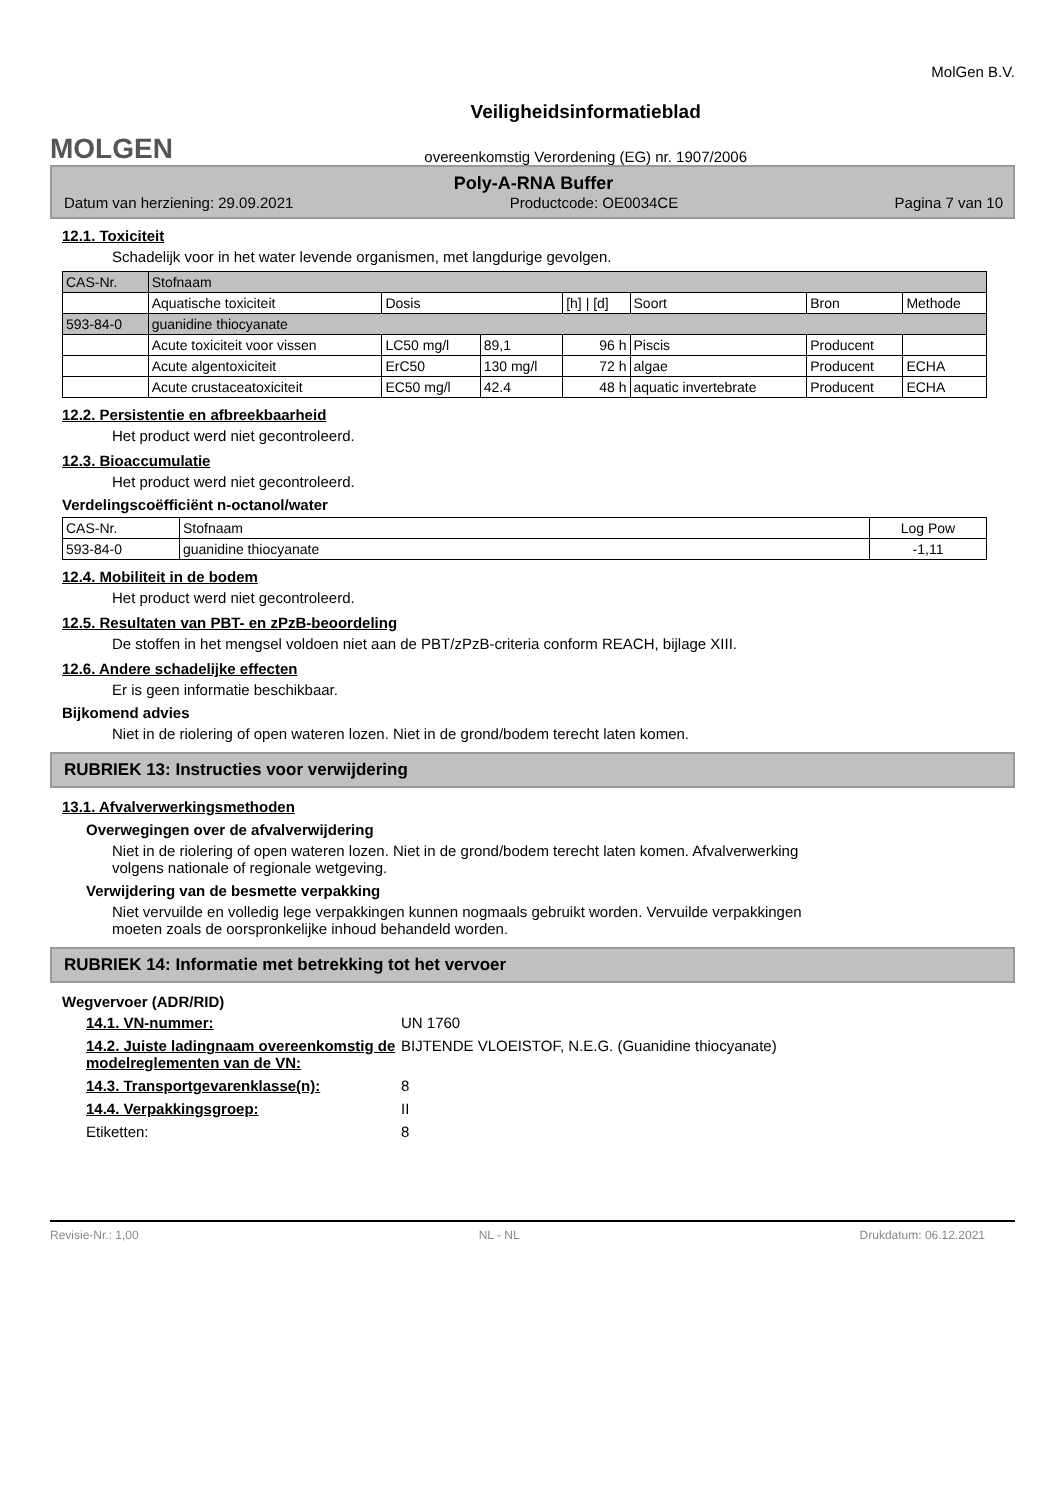MOLGEN
Veiligheidsinformatieblad
overeenkomstig Verordening (EG) nr. 1907/2006
MolGen B.V.
Poly-A-RNA Buffer
Datum van herziening: 29.09.2021 Productcode: OE0034CE Pagina 7 van 10
12.1. Toxiciteit
Schadelijk voor in het water levende organismen, met langdurige gevolgen.
| CAS-Nr. | Stofnaam | | | | | | |
| --- | --- | --- | --- | --- | --- | --- | --- |
| | Aquatische toxiciteit | Dosis | | [h] / [d] | Soort | Bron | Methode |
| 593-84-0 | guanidine thiocyanate | | | | | | |
| | Acute toxiciteit voor vissen | LC50 mg/l | 89,1 | 96 h | Piscis | Producent | |
| | Acute algentoxiciteit | ErC50 | 130 mg/l | 72 h | algae | Producent | ECHA |
| | Acute crustaceatoxiciteit | EC50 mg/l | 42.4 | 48 h | aquatic invertebrate | Producent | ECHA |
12.2. Persistentie en afbreekbaarheid
Het product werd niet gecontroleerd.
12.3. Bioaccumulatie
Het product werd niet gecontroleerd.
Verdelingscoëfficiënt n-octanol/water
| CAS-Nr. | Stofnaam | Log Pow |
| --- | --- | --- |
| 593-84-0 | guanidine thiocyanate | -1,11 |
12.4. Mobiliteit in de bodem
Het product werd niet gecontroleerd.
12.5. Resultaten van PBT- en zPzB-beoordeling
De stoffen in het mengsel voldoen niet aan de PBT/zPzB-criteria conform REACH, bijlage XIII.
12.6. Andere schadelijke effecten
Er is geen informatie beschikbaar.
Bijkomend advies
Niet in de riolering of open wateren lozen. Niet in de grond/bodem terecht laten komen.
RUBRIEK 13: Instructies voor verwijdering
13.1. Afvalverwerkingsmethoden
Overwegingen over de afvalverwijdering
Niet in de riolering of open wateren lozen. Niet in de grond/bodem terecht laten komen. Afvalverwerking
volgens nationale of regionale wetgeving.
Verwijdering van de besmette verpakking
Niet vervuilde en volledig lege verpakkingen kunnen nogmaals gebruikt worden. Vervuilde verpakkingen
moeten zoals de oorspronkelijke inhoud behandeld worden.
RUBRIEK 14: Informatie met betrekking tot het vervoer
Wegvervoer (ADR/RID)
14.1. VN-nummer: UN 1760
14.2. Juiste ladingnaam overeenkomstig de modelreglementen van de VN: BIJTENDE VLOEISTOF, N.E.G. (Guanidine thiocyanate)
14.3. Transportgevarenklasse(n): 8
14.4. Verpakkingsgroep: II
Etiketten: 8
Revisie-Nr.: 1,00 NL - NL Drukdatum: 06.12.2021